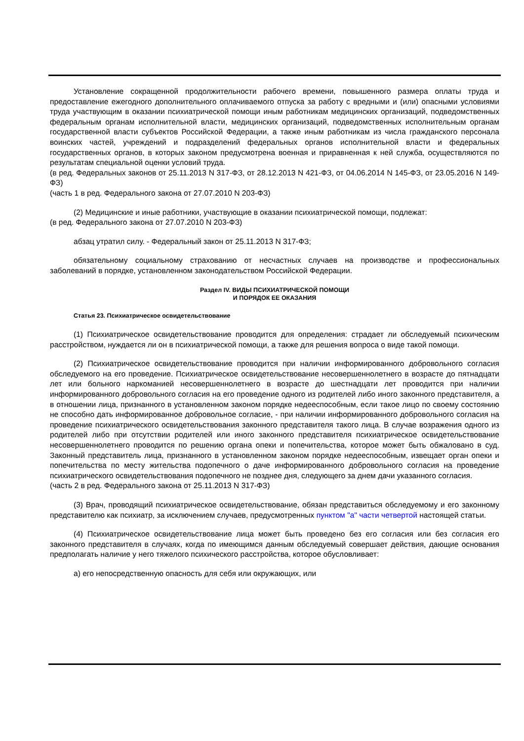Установление сокращенной продолжительности рабочего времени, повышенного размера оплаты труда и предоставление ежегодного дополнительного оплачиваемого отпуска за работу с вредными и (или) опасными условиями труда участвующим в оказании психиатрической помощи иным работникам медицинских организаций, подведомственных федеральным органам исполнительной власти, медицинских организаций, подведомственных исполнительным органам государственной власти субъектов Российской Федерации, а также иным работникам из числа гражданского персонала воинских частей, учреждений и подразделений федеральных органов исполнительной власти и федеральных государственных органов, в которых законом предусмотрена военная и приравненная к ней служба, осуществляются по результатам специальной оценки условий труда.
(в ред. Федеральных законов от 25.11.2013 N 317-ФЗ, от 28.12.2013 N 421-ФЗ, от 04.06.2014 N 145-ФЗ, от 23.05.2016 N 149-ФЗ)
(часть 1 в ред. Федерального закона от 27.07.2010 N 203-ФЗ)
(2) Медицинские и иные работники, участвующие в оказании психиатрической помощи, подлежат:
(в ред. Федерального закона от 27.07.2010 N 203-ФЗ)
абзац утратил силу. - Федеральный закон от 25.11.2013 N 317-ФЗ;
обязательному социальному страхованию от несчастных случаев на производстве и профессиональных заболеваний в порядке, установленном законодательством Российской Федерации.
Раздел IV. ВИДЫ ПСИХИАТРИЧЕСКОЙ ПОМОЩИ
И ПОРЯДОК ЕЕ ОКАЗАНИЯ
Статья 23. Психиатрическое освидетельствование
(1) Психиатрическое освидетельствование проводится для определения: страдает ли обследуемый психическим расстройством, нуждается ли он в психиатрической помощи, а также для решения вопроса о виде такой помощи.
(2) Психиатрическое освидетельствование проводится при наличии информированного добровольного согласия обследуемого на его проведение. Психиатрическое освидетельствование несовершеннолетнего в возрасте до пятнадцати лет или больного наркоманией несовершеннолетнего в возрасте до шестнадцати лет проводится при наличии информированного добровольного согласия на его проведение одного из родителей либо иного законного представителя, а в отношении лица, признанного в установленном законом порядке недееспособным, если такое лицо по своему состоянию не способно дать информированное добровольное согласие, - при наличии информированного добровольного согласия на проведение психиатрического освидетельствования законного представителя такого лица. В случае возражения одного из родителей либо при отсутствии родителей или иного законного представителя психиатрическое освидетельствование несовершеннолетнего проводится по решению органа опеки и попечительства, которое может быть обжаловано в суд. Законный представитель лица, признанного в установленном законом порядке недееспособным, извещает орган опеки и попечительства по месту жительства подопечного о даче информированного добровольного согласия на проведение психиатрического освидетельствования подопечного не позднее дня, следующего за днем дачи указанного согласия.
(часть 2 в ред. Федерального закона от 25.11.2013 N 317-ФЗ)
(3) Врач, проводящий психиатрическое освидетельствование, обязан представиться обследуемому и его законному представителю как психиатр, за исключением случаев, предусмотренных пунктом "а" части четвертой настоящей статьи.
(4) Психиатрическое освидетельствование лица может быть проведено без его согласия или без согласия его законного представителя в случаях, когда по имеющимся данным обследуемый совершает действия, дающие основания предполагать наличие у него тяжелого психического расстройства, которое обусловливает:
а) его непосредственную опасность для себя или окружающих, или